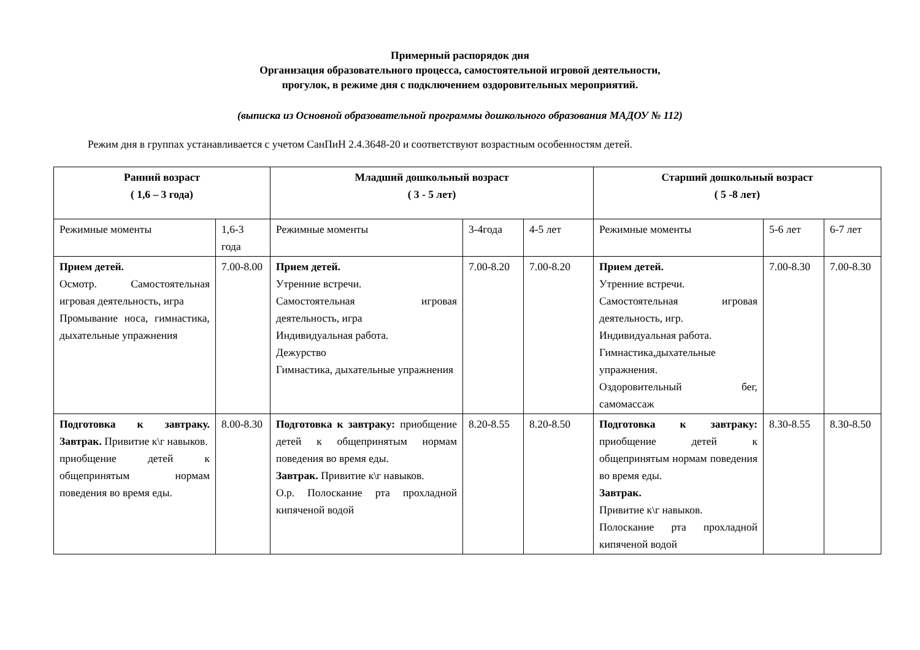Примерный распорядок дня
Организация образовательного процесса, самостоятельной игровой деятельности,
прогулок, в режиме дня с подключением оздоровительных мероприятий.
(выписка из Основной образовательной программы дошкольного образования МАДОУ № 112)
Режим дня в группах устанавливается с учетом СанПиН 2.4.3648-20 и соответствуют возрастным особенностям детей.
| Ранний возраст ( 1,6 – 3 года) | | Младший дошкольный возраст ( 3 - 5 лет) | | | Старший дошкольный возраст ( 5 -8 лет) | | |
| --- | --- | --- | --- | --- | --- | --- | --- |
| Режимные моменты | 1,6-3 года | Режимные моменты | 3-4года | 4-5 лет | Режимные моменты | 5-6 лет | 6-7 лет |
| Прием детей. Осмотр. Самостоятельная игровая деятельность, игра Промывание носа, гимнастика, дыхательные упражнения | 7.00-8.00 | Прием детей. Утренние встречи. Самостоятельная игровая деятельность, игра Индивидуальная работа. Дежурство Гимнастика, дыхательные упражнения | 7.00-8.20 | 7.00-8.20 | Прием детей. Утренние встречи. Самостоятельная игровая деятельность, игр. Индивидуальная работа. Гимнастика,дыхательные упражнения. Оздоровительный бег, самомассаж | 7.00-8.30 | 7.00-8.30 |
| Подготовка к завтраку. Завтрак. Привитие к\г навыков. приобщение детей к общепринятым нормам поведения во время еды. | 8.00-8.30 | Подготовка к завтраку: приобщение детей к общепринятым нормам поведения во время еды. Завтрак. Привитие к\г навыков. О.р. Полоскание рта прохладной кипяченой водой | 8.20-8.55 | 8.20-8.50 | Подготовка к завтраку: приобщение детей к общепринятым нормам поведения во время еды. Завтрак. Привитие к\г навыков. Полоскание рта прохладной кипяченой водой | 8.30-8.55 | 8.30-8.50 |